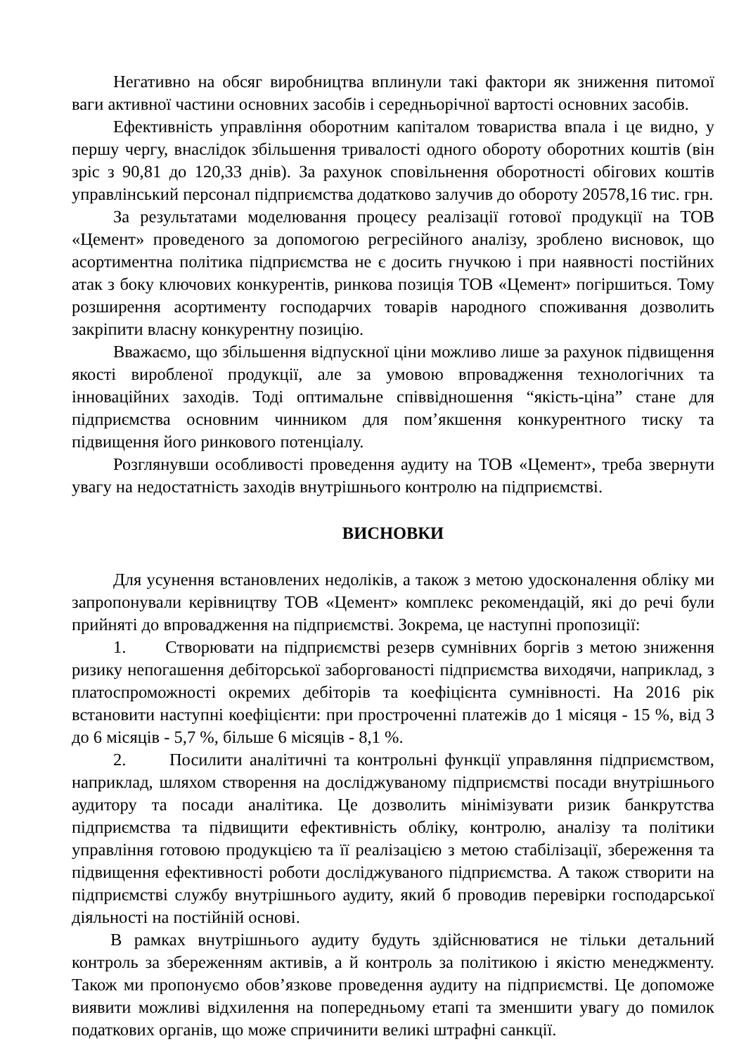Негативно на обсяг виробництва вплинули такі фактори як зниження питомої ваги активної частини основних засобів і середньорічної вартості основних засобів.
Ефективність управління оборотним капіталом товариства впала і це видно, у першу чергу, внаслідок збільшення тривалості одного обороту оборотних коштів (він зріс з 90,81 до 120,33 днів). За рахунок сповільнення оборотності обігових коштів управлінський персонал підприємства додатково залучив до обороту 20578,16 тис. грн.
За результатами моделювання процесу реалізації готової продукції на ТОВ «Цемент» проведеного за допомогою регресійного аналізу, зроблено висновок, що асортиментна політика підприємства не є досить гнучкою і при наявності постійних атак з боку ключових конкурентів, ринкова позиція ТОВ «Цемент» погіршиться. Тому розширення асортименту господарчих товарів народного споживання дозволить закріпити власну конкурентну позицію.
Вважаємо, що збільшення відпускної ціни можливо лише за рахунок підвищення якості виробленої продукції, але за умовою впровадження технологічних та інноваційних заходів. Тоді оптимальне співвідношення “якість-ціна” стане для підприємства основним чинником для пом’якшення конкурентного тиску та підвищення його ринкового потенціалу.
Розглянувши особливості проведення аудиту на ТОВ «Цемент», треба звернути увагу на недостатність заходів внутрішнього контролю на підприємстві.
ВИСНОВКИ
Для усунення встановлених недоліків, а також з метою удосконалення обліку ми запропонували керівництву ТОВ «Цемент» комплекс рекомендацій, які до речі були прийняті до впровадження на підприємстві. Зокрема, це наступні пропозиції:
1. Створювати на підприємстві резерв сумнівних боргів з метою зниження ризику непогашення дебіторської заборгованості підприємства виходячи, наприклад, з платоспроможності окремих дебіторів та коефіцієнта сумнівності. На 2016 рік встановити наступні коефіцієнти: при простроченні платежів до 1 місяця - 15 %, від 3 до 6 місяців - 5,7 %, більше 6 місяців - 8,1 %.
2. Посилити аналітичні та контрольні функції управляння підприємством, наприклад, шляхом створення на досліджуваному підприємстві посади внутрішнього аудитору та посади аналітика. Це дозволить мінімізувати ризик банкрутства підприємства та підвищити ефективність обліку, контролю, аналізу та політики управління готовою продукцією та її реалізацією з метою стабілізації, збереження та підвищення ефективності роботи досліджуваного підприємства. А також створити на підприємстві службу внутрішнього аудиту, який б проводив перевірки господарської діяльності на постійній основі.
В рамках внутрішнього аудиту будуть здійснюватися не тільки детальний контроль за збереженням активів, а й контроль за політикою і якістю менеджменту. Також ми пропонуємо обов’язкове проведення аудиту на підприємстві. Це допоможе виявити можливі відхилення на попередньому етапі та зменшити увагу до помилок податкових органів, що може спричинити великі штрафні санкції.